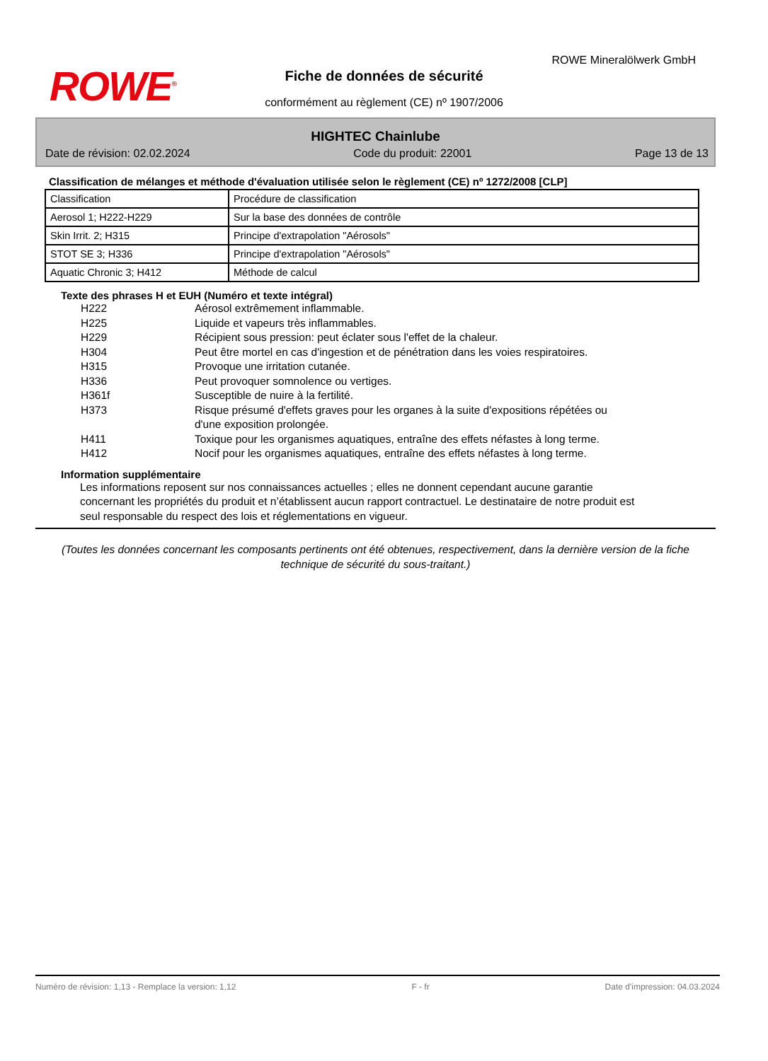ROWE<sup>®</sup>
ROWE Mineralölwerk GmbH
Fiche de données de sécurité
conformément au règlement (CE) nº 1907/2006
HIGHTEC Chainlube
Date de révision: 02.02.2024 Code du produit: 22001 Page 13 de 13
Classification de mélanges et méthode d'évaluation utilisée selon le règlement (CE) nº 1272/2008 [CLP]
| Classification | Procédure de classification |
| Aerosol 1; H222-H229 | Sur la base des données de contrôle |
| Skin Irrit. 2; H315 | Principe d'extrapolation "Aérosols" |
| STOT SE 3; H336 | Principe d'extrapolation "Aérosols" |
| Aquatic Chronic 3; H412 | Méthode de calcul |
Texte des phrases H et EUH (Numéro et texte intégral)
H222 Aérosol extrêmement inflammable.
H225 Liquide et vapeurs très inflammables.
H229 Récipient sous pression: peut éclater sous l'effet de la chaleur.
H304 Peut être mortel en cas d'ingestion et de pénétration dans les voies respiratoires.
H315 Provoque une irritation cutanée.
H336 Peut provoquer somnolence ou vertiges.
H361f Susceptible de nuire à la fertilité.
H373 Risque présumé d'effets graves pour les organes à la suite d'expositions répétées ou d'une exposition prolongée.
H411 Toxique pour les organismes aquatiques, entraîne des effets néfastes à long terme.
H412 Nocif pour les organismes aquatiques, entraîne des effets néfastes à long terme.
Information supplémentaire
Les informations reposent sur nos connaissances actuelles ; elles ne donnent cependant aucune garantie concernant les propriétés du produit et n’établissent aucun rapport contractuel. Le destinataire de notre produit est seul responsable du respect des lois et réglementations en vigueur.
(Toutes les données concernant les composants pertinents ont été obtenues, respectivement, dans la dernière version de la fiche technique de sécurité du sous-traitant.)
Numéro de révision: 1,13 - Remplace la version: 1,12 F - fr Date d'impression: 04.03.2024